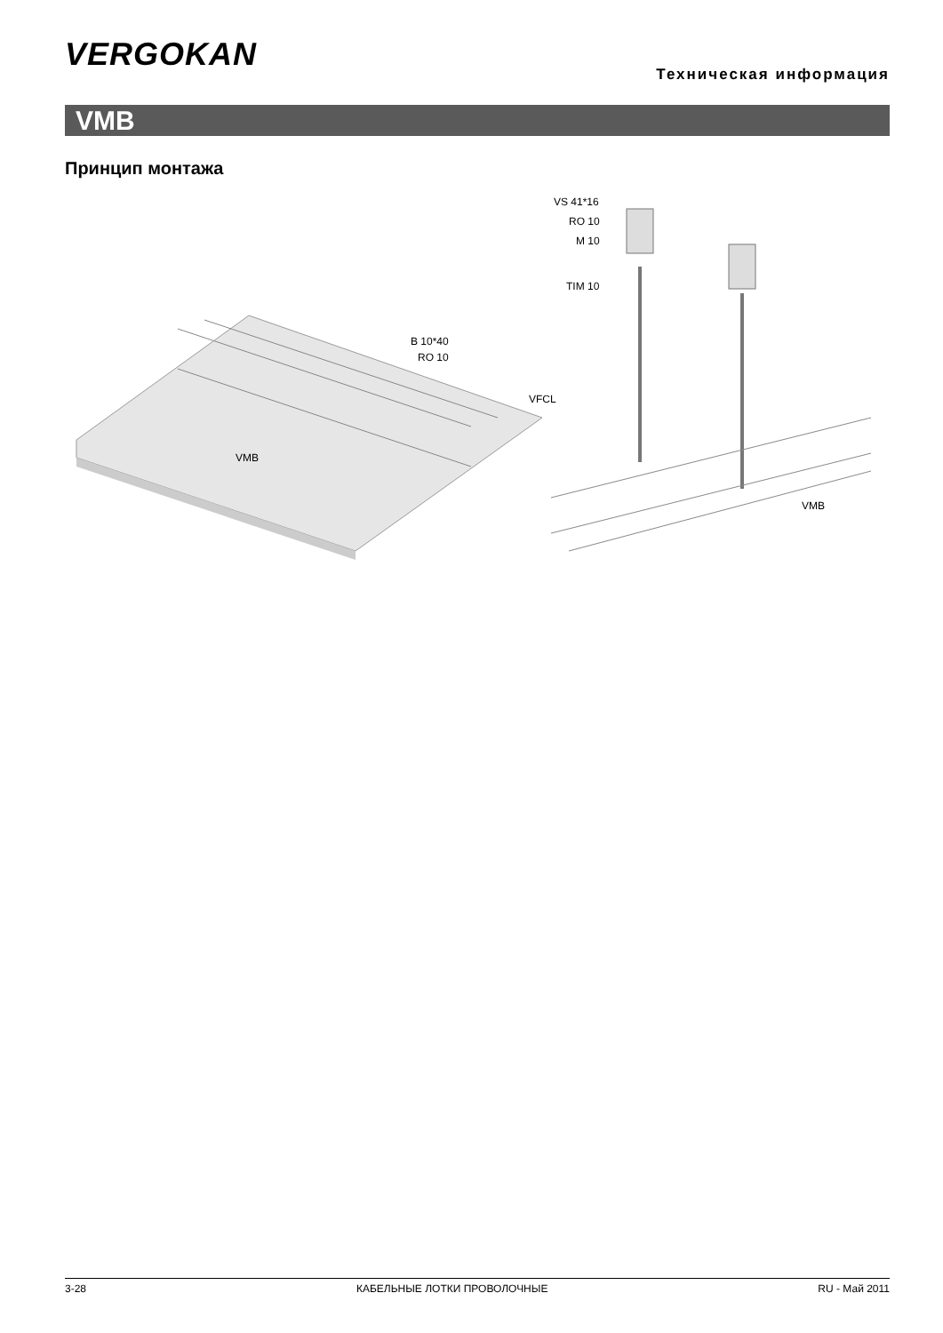VERGOKAN
Техническая информация
VMB
Принцип монтажа
VS 41*16
RO 10
M 10
TIM 10
B 10*40
RO 10
VFCL
VMB
VMB
3-28 КАБЕЛЬНЫЕ ЛОТКИ ПРОВОЛОЧНЫЕ RU - Май 2011